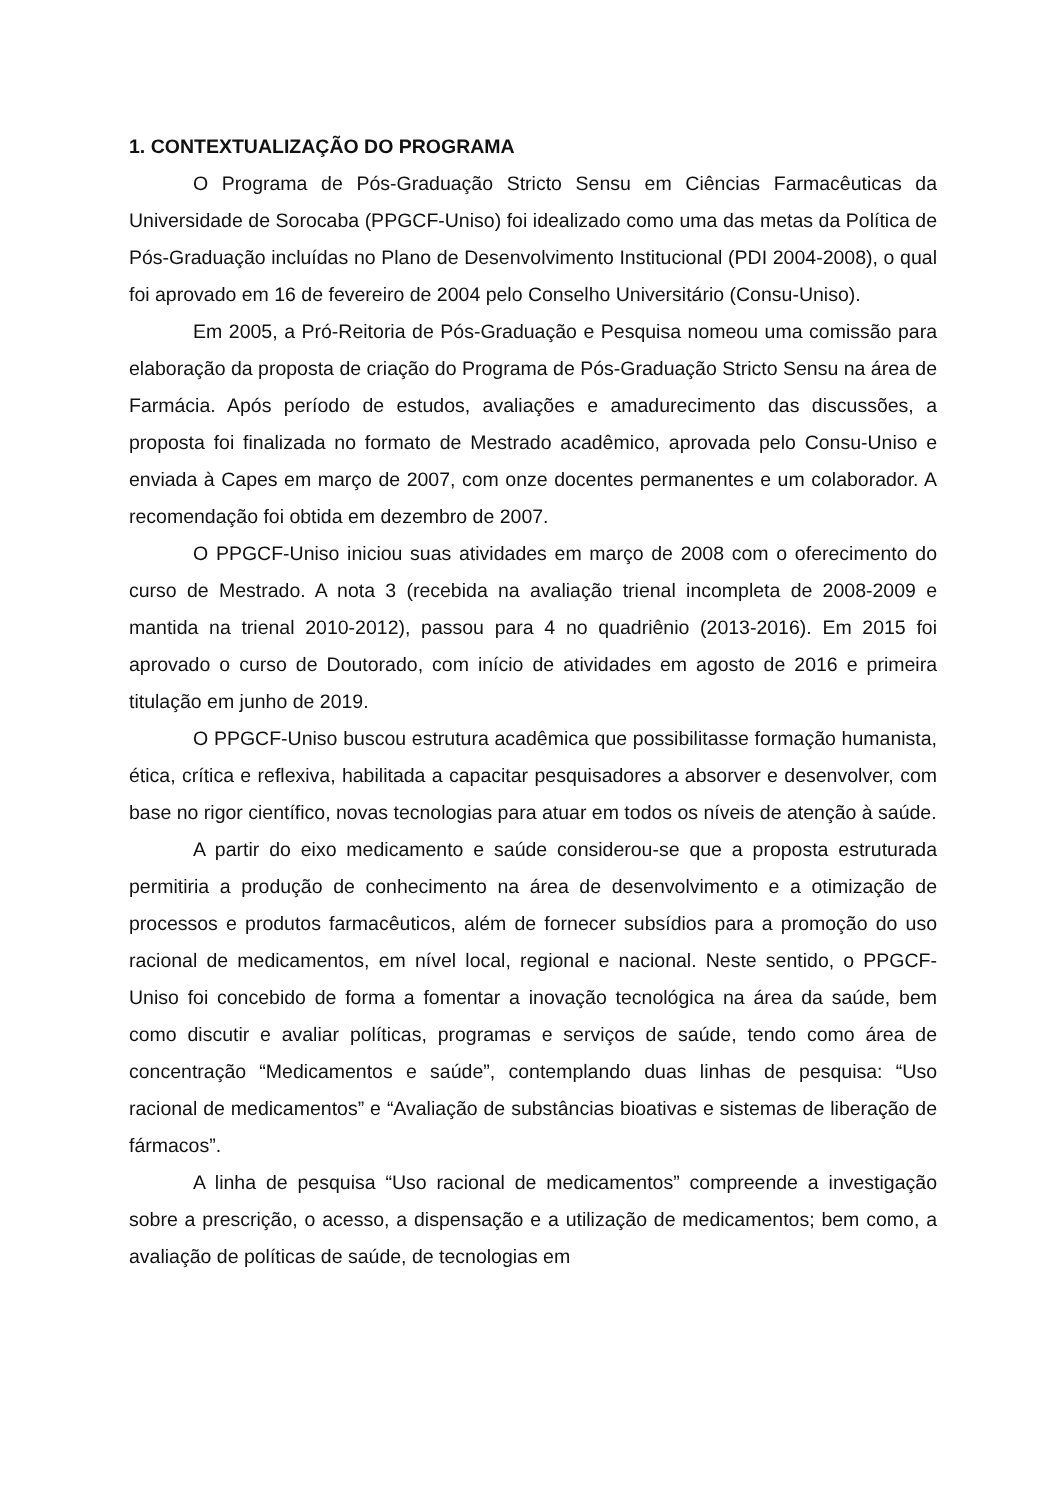1. CONTEXTUALIZAÇÃO DO PROGRAMA
O Programa de Pós-Graduação Stricto Sensu em Ciências Farmacêuticas da Universidade de Sorocaba (PPGCF-Uniso) foi idealizado como uma das metas da Política de Pós-Graduação incluídas no Plano de Desenvolvimento Institucional (PDI 2004-2008), o qual foi aprovado em 16 de fevereiro de 2004 pelo Conselho Universitário (Consu-Uniso).
Em 2005, a Pró-Reitoria de Pós-Graduação e Pesquisa nomeou uma comissão para elaboração da proposta de criação do Programa de Pós-Graduação Stricto Sensu na área de Farmácia. Após período de estudos, avaliações e amadurecimento das discussões, a proposta foi finalizada no formato de Mestrado acadêmico, aprovada pelo Consu-Uniso e enviada à Capes em março de 2007, com onze docentes permanentes e um colaborador. A recomendação foi obtida em dezembro de 2007.
O PPGCF-Uniso iniciou suas atividades em março de 2008 com o oferecimento do curso de Mestrado. A nota 3 (recebida na avaliação trienal incompleta de 2008-2009 e mantida na trienal 2010-2012), passou para 4 no quadriênio (2013-2016). Em 2015 foi aprovado o curso de Doutorado, com início de atividades em agosto de 2016 e primeira titulação em junho de 2019.
O PPGCF-Uniso buscou estrutura acadêmica que possibilitasse formação humanista, ética, crítica e reflexiva, habilitada a capacitar pesquisadores a absorver e desenvolver, com base no rigor científico, novas tecnologias para atuar em todos os níveis de atenção à saúde.
A partir do eixo medicamento e saúde considerou-se que a proposta estruturada permitiria a produção de conhecimento na área de desenvolvimento e a otimização de processos e produtos farmacêuticos, além de fornecer subsídios para a promoção do uso racional de medicamentos, em nível local, regional e nacional. Neste sentido, o PPGCF-Uniso foi concebido de forma a fomentar a inovação tecnológica na área da saúde, bem como discutir e avaliar políticas, programas e serviços de saúde, tendo como área de concentração “Medicamentos e saúde”, contemplando duas linhas de pesquisa: “Uso racional de medicamentos” e “Avaliação de substâncias bioativas e sistemas de liberação de fármacos”.
A linha de pesquisa “Uso racional de medicamentos” compreende a investigação sobre a prescrição, o acesso, a dispensação e a utilização de medicamentos; bem como, a avaliação de políticas de saúde, de tecnologias em